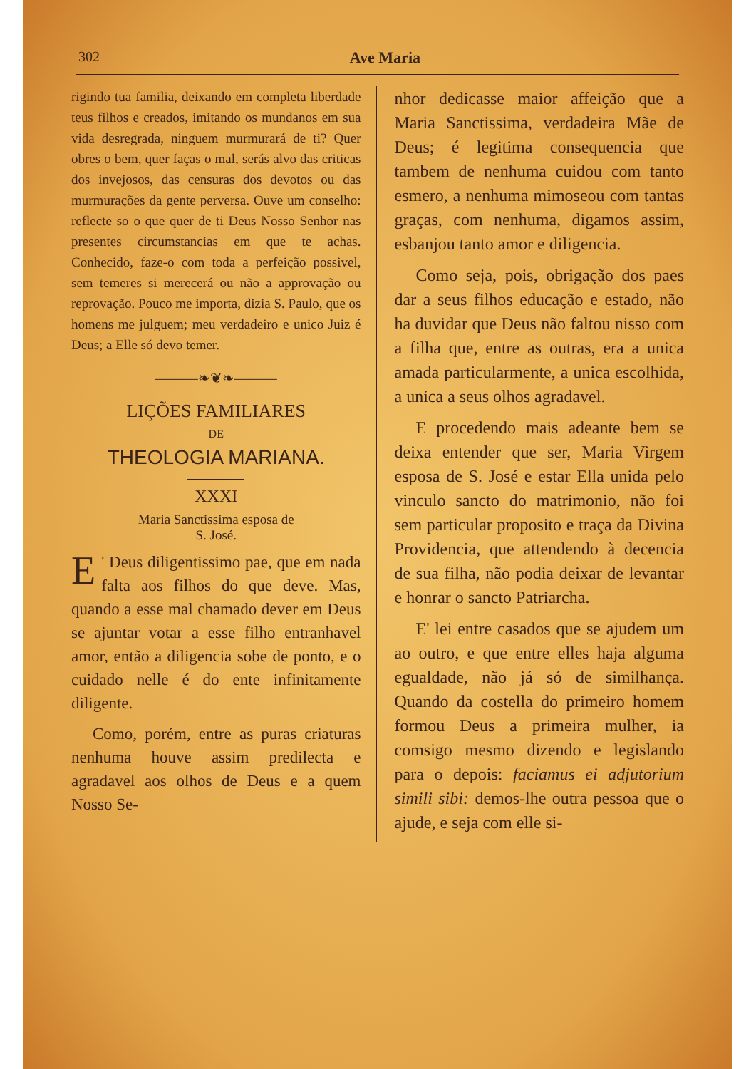302 Ave Maria
rigindo tua familia, deixando em completa liberdade teus filhos e creados, imitando os mundanos em sua vida desregrada, ninguem murmurará de ti? Quer obres o bem, quer faças o mal, serás alvo das criticas dos invejosos, das censuras dos devotos ou das murmurações da gente perversa. Ouve um conselho: reflecte so o que quer de ti Deus Nosso Senhor nas presentes circumstancias em que te achas. Conhecido, faze-o com toda a perfeição possivel, sem temeres si merecerá ou não a approvação ou reprovação. Pouco me importa, dizia S. Paulo, que os homens me julguem; meu verdadeiro e unico Juiz é Deus; a Elle só devo temer.
———❧❦❧———
LIÇÕES FAMILIARES
DE
THEOLOGIA MARIANA.
XXXI
Maria Sanctissima esposa de
S. José.
E ' Deus diligentissimo pae, que em nada falta aos filhos do que deve. Mas, quando a esse mal chamado dever em Deus se ajuntar votar a esse filho entranhavel amor, então a diligencia sobe de ponto, e o cuidado nelle é do ente infinitamente diligente.
Como, porém, entre as puras criaturas nenhuma houve assim predilecta e agradavel aos olhos de Deus e a quem Nosso Se-
nhor dedicasse maior affeição que a Maria Sanctissima, verdadeira Mãe de Deus; é legitima consequencia que tambem de nenhuma cuidou com tanto esmero, a nenhuma mimoseou com tantas graças, com nenhuma, digamos assim, esbanjou tanto amor e diligencia.
Como seja, pois, obrigação dos paes dar a seus filhos educação e estado, não ha duvidar que Deus não faltou nisso com a filha que, entre as outras, era a unica amada particularmente, a unica escolhida, a unica a seus olhos agradavel.
E procedendo mais adeante bem se deixa entender que ser, Maria Virgem esposa de S. José e estar Ella unida pelo vinculo sancto do matrimonio, não foi sem particular proposito e traça da Divina Providencia, que attendendo à decencia de sua filha, não podia deixar de levantar e honrar o sancto Patriarcha.
E' lei entre casados que se ajudem um ao outro, e que entre elles haja alguma egualdade, não já só de similhança. Quando da costella do primeiro homem formou Deus a primeira mulher, ia comsigo mesmo dizendo e legislando para o depois: faciamus ei adjutorium simili sibi: demos-lhe outra pessoa que o ajude, e seja com elle si-